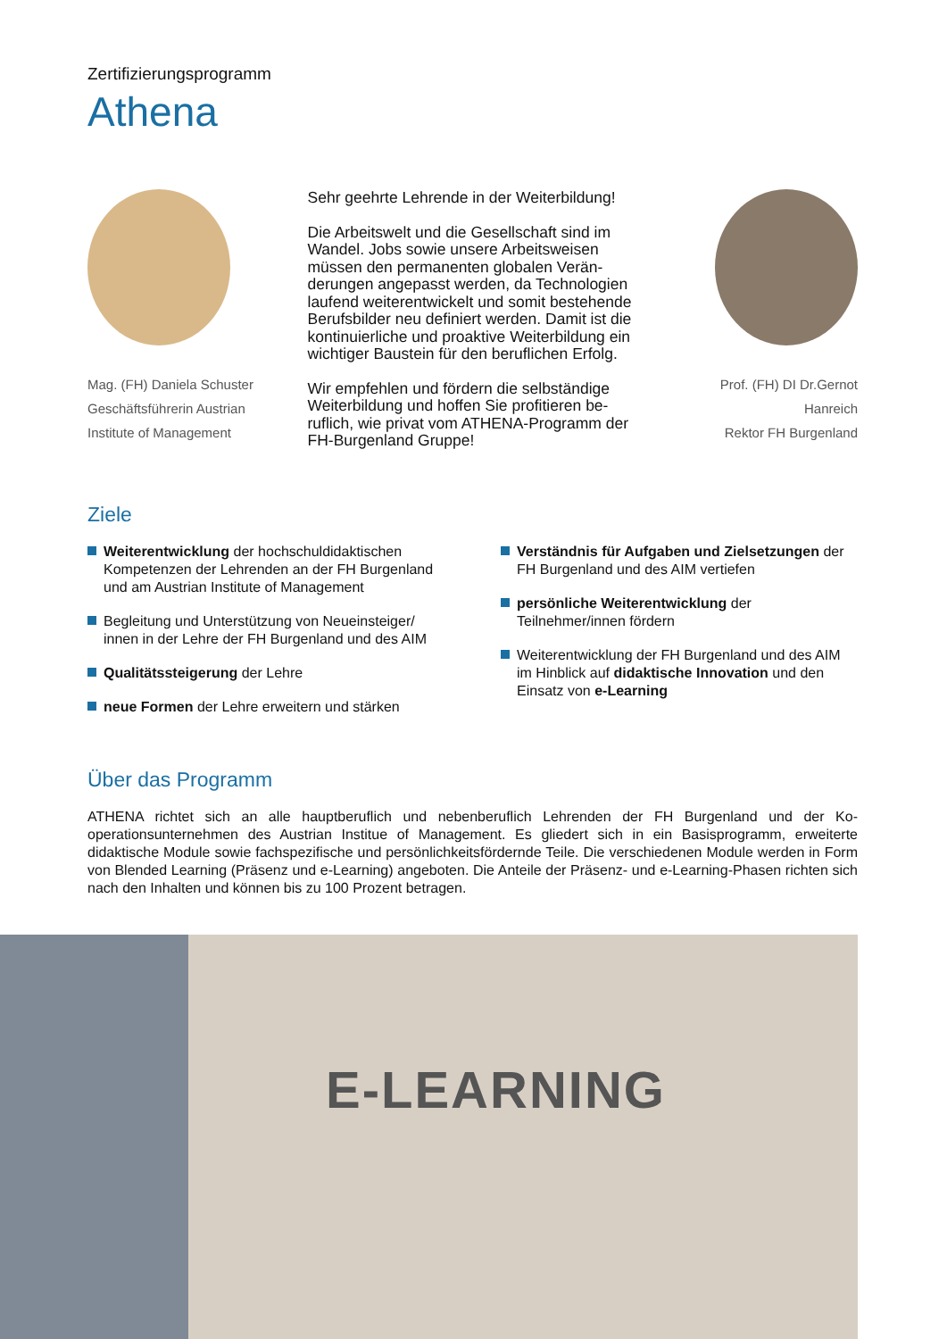Zertifizierungsprogramm
Athena
Mag. (FH) Daniela Schuster
Geschäftsführerin Austrian
Institute of Management
Sehr geehrte Lehrende in der Weiterbildung!
Die Arbeitswelt und die Gesellschaft sind im Wandel. Jobs sowie unsere Arbeitsweisen müssen den permanenten globalen Verän­derungen angepasst werden, da Technologien laufend weiterentwickelt und somit bestehende Berufsbilder neu definiert werden. Damit ist die kontinuierliche und proaktive Weiterbildung ein wichtiger Baustein für den beruflichen Erfolg.
Wir empfehlen und fördern die selbständige Weiterbildung und hoffen Sie profitieren be­ruflich, wie privat vom ATHENA-Programm der FH-Burgenland Gruppe!
Prof. (FH) DI Dr.Gernot Hanreich
Rektor FH Burgenland
Ziele
Weiterentwicklung der hochschuldidaktischen Kompetenzen der Lehrenden an der FH Burgenland und am Austrian Institute of Management
Begleitung und Unterstützung von Neueinsteiger/ innen in der Lehre der FH Burgenland und des AIM
Qualitätssteigerung der Lehre
neue Formen der Lehre erweitern und stärken
Verständnis für Aufgaben und Zielsetzungen der FH Burgenland und des AIM vertiefen
persönliche Weiterentwicklung der Teilnehmer/innen fördern
Weiterentwicklung der FH Burgenland und des AIM im Hinblick auf didaktische Innovation und den Einsatz von e-Learning
Über das Programm
ATHENA richtet sich an alle hauptberuflich und nebenberuflich Lehrenden der FH Burgenland und der Ko­operationsunternehmen des Austrian Institue of Management. Es gliedert sich in ein Basisprogramm, er­weiterte didaktische Module sowie fachspezifische und persönlichkeitsfördernde Teile. Die verschiede­nen Module werden in Form von Blended Learning (Präsenz und e-Learning) angeboten. Die Anteile der Präsenz- und e-Learning-Phasen richten sich nach den Inhalten und können bis zu 100 Prozent betragen.
E-LEARNING